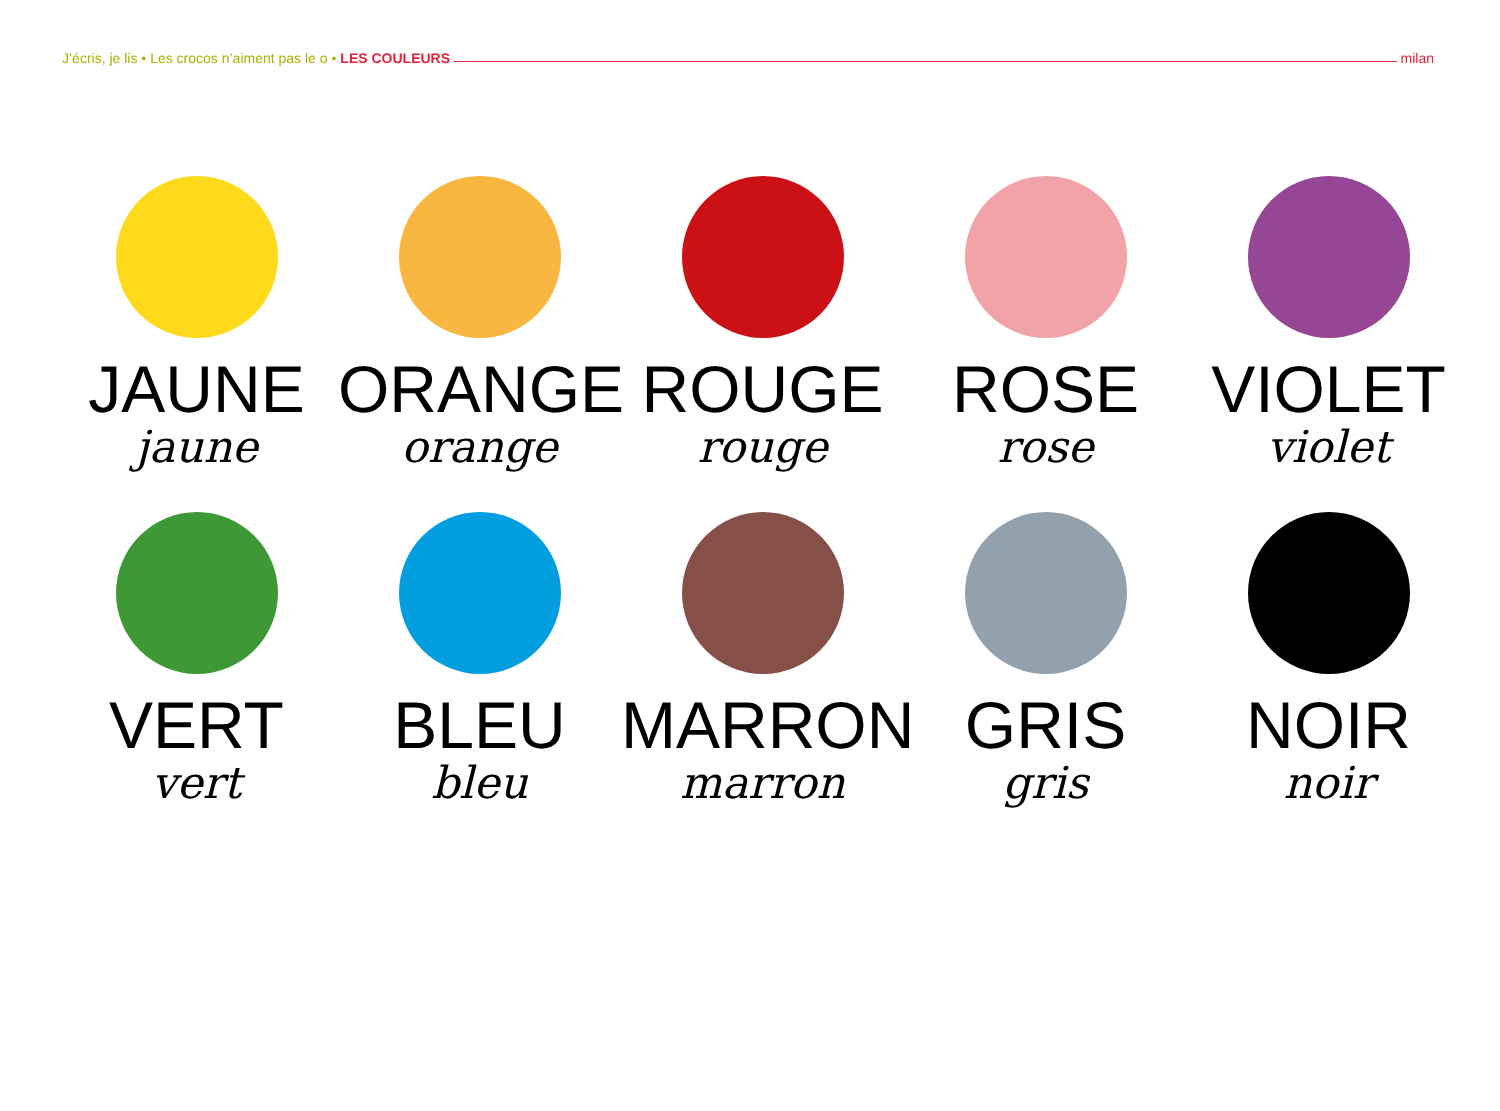J’écris, je lis • Les crocos n’aiment pas le o • LES COULEURS milan
JAUNE
jaune
ORANGE
orange
ROUGE
rouge
ROSE
rose
VIOLET
violet
VERT
vert
BLEU
bleu
MARRON
marron
GRIS
gris
NOIR
noir